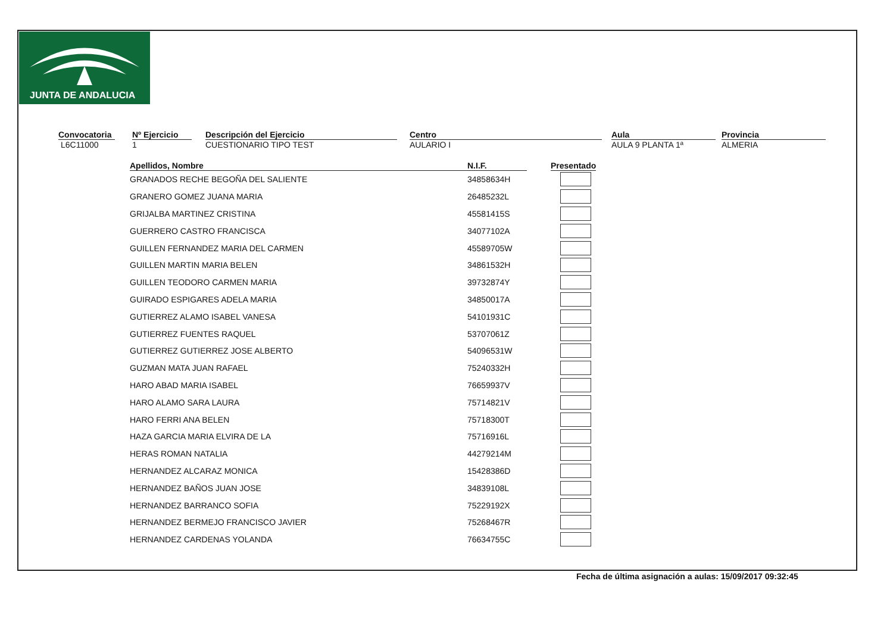JUNTA DE ANDALUCIA
Convocatoria
L6C11000
Nº Ejercicio
1
Descripción del Ejercicio
CUESTIONARIO TIPO TEST
Centro
AULARIO I
Aula
AULA 9 PLANTA 1ª
Provincia
ALMERIA
| Apellidos, Nombre | | N.I.F. | | Presentado |
| --- | --- | --- | --- | --- |
| GRANADOS RECHE BEGOÑA DEL SALIENTE | | 34858634H | | |
| GRANERO GOMEZ JUANA MARIA | | 26485232L | | |
| GRIJALBA MARTINEZ CRISTINA | | 45581415S | | |
| GUERRERO CASTRO FRANCISCA | | 34077102A | | |
| GUILLEN FERNANDEZ MARIA DEL CARMEN | | 45589705W | | |
| GUILLEN MARTIN MARIA BELEN | | 34861532H | | |
| GUILLEN TEODORO CARMEN MARIA | | 39732874Y | | |
| GUIRADO ESPIGARES ADELA MARIA | | 34850017A | | |
| GUTIERREZ ALAMO ISABEL VANESA | | 54101931C | | |
| GUTIERREZ FUENTES RAQUEL | | 53707061Z | | |
| GUTIERREZ GUTIERREZ JOSE ALBERTO | | 54096531W | | |
| GUZMAN MATA JUAN RAFAEL | | 75240332H | | |
| HARO ABAD MARIA ISABEL | | 76659937V | | |
| HARO ALAMO SARA LAURA | | 75714821V | | |
| HARO FERRI ANA BELEN | | 75718300T | | |
| HAZA GARCIA MARIA ELVIRA DE LA | | 75716916L | | |
| HERAS ROMAN NATALIA | | 44279214M | | |
| HERNANDEZ ALCARAZ MONICA | | 15428386D | | |
| HERNANDEZ BAÑOS JUAN JOSE | | 34839108L | | |
| HERNANDEZ BARRANCO SOFIA | | 75229192X | | |
| HERNANDEZ BERMEJO FRANCISCO JAVIER | | 75268467R | | |
| HERNANDEZ CARDENAS YOLANDA | | 76634755C | | |
Fecha de última asignación a aulas: 15/09/2017 09:32:45